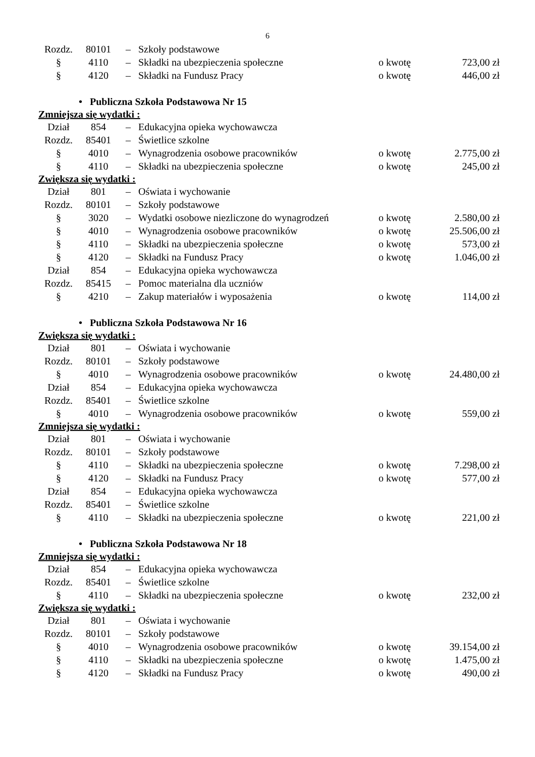6
| Rozdz. | 80101 | – | Szkoły podstawowe | | |
| § | 4110 | – | Składki na ubezpieczenia społeczne | o kwotę | 723,00 zł |
| § | 4120 | – | Składki na Fundusz Pracy | o kwotę | 446,00 zł |
• Publiczna Szkoła Podstawowa Nr 15
Zmniejsza się wydatki :
| Dział | 854 | – | Edukacyjna opieka wychowawcza | | |
| Rozdz. | 85401 | – | Świetlice szkolne | | |
| § | 4010 | – | Wynagrodzenia osobowe pracowników | o kwotę | 2.775,00 zł |
| § | 4110 | – | Składki na ubezpieczenia społeczne | o kwotę | 245,00 zł |
Zwiększa się wydatki :
| Dział | 801 | – | Oświata i wychowanie | | |
| Rozdz. | 80101 | – | Szkoły podstawowe | | |
| § | 3020 | – | Wydatki osobowe niezliczone do wynagrodzeń | o kwotę | 2.580,00 zł |
| § | 4010 | – | Wynagrodzenia osobowe pracowników | o kwotę | 25.506,00 zł |
| § | 4110 | – | Składki na ubezpieczenia społeczne | o kwotę | 573,00 zł |
| § | 4120 | – | Składki na Fundusz Pracy | o kwotę | 1.046,00 zł |
| Dział | 854 | – | Edukacyjna opieka wychowawcza | | |
| Rozdz. | 85415 | – | Pomoc materialna dla uczniów | | |
| § | 4210 | – | Zakup materiałów i wyposażenia | o kwotę | 114,00 zł |
• Publiczna Szkoła Podstawowa Nr 16
Zwiększa się wydatki :
| Dział | 801 | – | Oświata i wychowanie | | |
| Rozdz. | 80101 | – | Szkoły podstawowe | | |
| § | 4010 | – | Wynagrodzenia osobowe pracowników | o kwotę | 24.480,00 zł |
| Dział | 854 | – | Edukacyjna opieka wychowawcza | | |
| Rozdz. | 85401 | – | Świetlice szkolne | | |
| § | 4010 | – | Wynagrodzenia osobowe pracowników | o kwotę | 559,00 zł |
Zmniejsza się wydatki :
| Dział | 801 | – | Oświata i wychowanie | | |
| Rozdz. | 80101 | – | Szkoły podstawowe | | |
| § | 4110 | – | Składki na ubezpieczenia społeczne | o kwotę | 7.298,00 zł |
| § | 4120 | – | Składki na Fundusz Pracy | o kwotę | 577,00 zł |
| Dział | 854 | – | Edukacyjna opieka wychowawcza | | |
| Rozdz. | 85401 | – | Świetlice szkolne | | |
| § | 4110 | – | Składki na ubezpieczenia społeczne | o kwotę | 221,00 zł |
• Publiczna Szkoła Podstawowa Nr 18
Zmniejsza się wydatki :
| Dział | 854 | – | Edukacyjna opieka wychowawcza | | |
| Rozdz. | 85401 | – | Świetlice szkolne | | |
| § | 4110 | – | Składki na ubezpieczenia społeczne | o kwotę | 232,00 zł |
Zwiększa się wydatki :
| Dział | 801 | – | Oświata i wychowanie | | |
| Rozdz. | 80101 | – | Szkoły podstawowe | | |
| § | 4010 | – | Wynagrodzenia osobowe pracowników | o kwotę | 39.154,00 zł |
| § | 4110 | – | Składki na ubezpieczenia społeczne | o kwotę | 1.475,00 zł |
| § | 4120 | – | Składki na Fundusz Pracy | o kwotę | 490,00 zł |